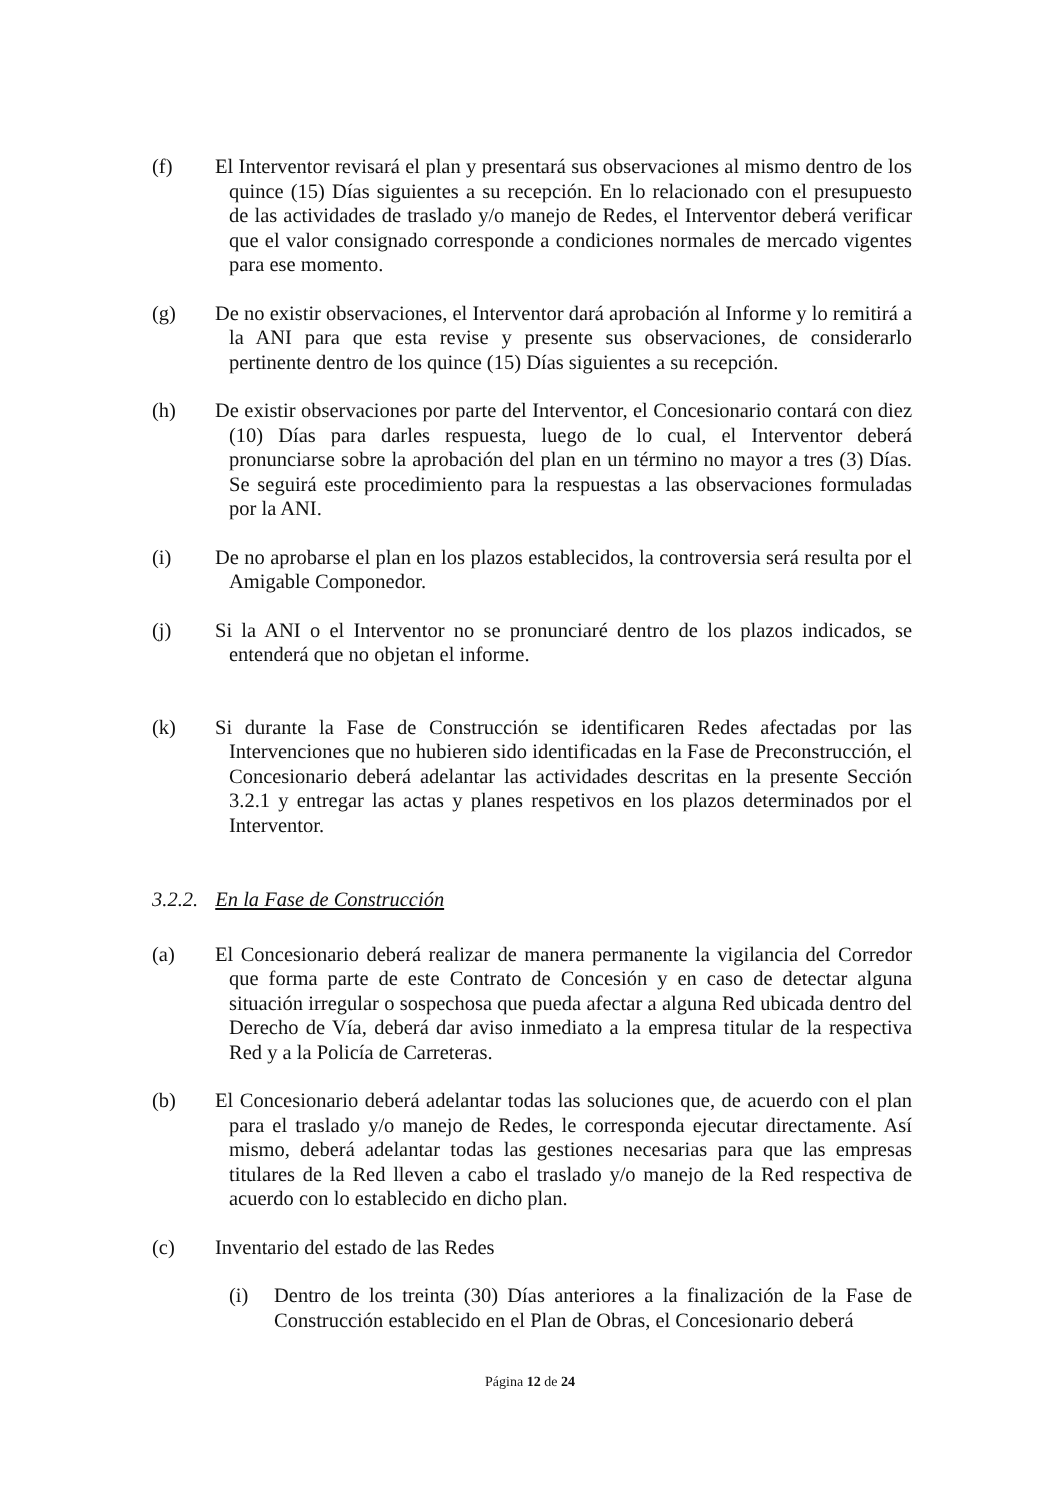(f) El Interventor revisará el plan y presentará sus observaciones al mismo dentro de los quince (15) Días siguientes a su recepción. En lo relacionado con el presupuesto de las actividades de traslado y/o manejo de Redes, el Interventor deberá verificar que el valor consignado corresponde a condiciones normales de mercado vigentes para ese momento.
(g) De no existir observaciones, el Interventor dará aprobación al Informe y lo remitirá a la ANI para que esta revise y presente sus observaciones, de considerarlo pertinente dentro de los quince (15) Días siguientes a su recepción.
(h) De existir observaciones por parte del Interventor, el Concesionario contará con diez (10) Días para darles respuesta, luego de lo cual, el Interventor deberá pronunciarse sobre la aprobación del plan en un término no mayor a tres (3) Días. Se seguirá este procedimiento para la respuestas a las observaciones formuladas por la ANI.
(i) De no aprobarse el plan en los plazos establecidos, la controversia será resulta por el Amigable Componedor.
(j) Si la ANI o el Interventor no se pronunciaré dentro de los plazos indicados, se entenderá que no objetan el informe.
(k) Si durante la Fase de Construcción se identificaren Redes afectadas por las Intervenciones que no hubieren sido identificadas en la Fase de Preconstrucción, el Concesionario deberá adelantar las actividades descritas en la presente Sección 3.2.1 y entregar las actas y planes respetivos en los plazos determinados por el Interventor.
3.2.2. En la Fase de Construcción
(a) El Concesionario deberá realizar de manera permanente la vigilancia del Corredor que forma parte de este Contrato de Concesión y en caso de detectar alguna situación irregular o sospechosa que pueda afectar a alguna Red ubicada dentro del Derecho de Vía, deberá dar aviso inmediato a la empresa titular de la respectiva Red y a la Policía de Carreteras.
(b) El Concesionario deberá adelantar todas las soluciones que, de acuerdo con el plan para el traslado y/o manejo de Redes, le corresponda ejecutar directamente. Así mismo, deberá adelantar todas las gestiones necesarias para que las empresas titulares de la Red lleven a cabo el traslado y/o manejo de la Red respectiva de acuerdo con lo establecido en dicho plan.
(c) Inventario del estado de las Redes
(i) Dentro de los treinta (30) Días anteriores a la finalización de la Fase de Construcción establecido en el Plan de Obras, el Concesionario deberá
Página 12 de 24